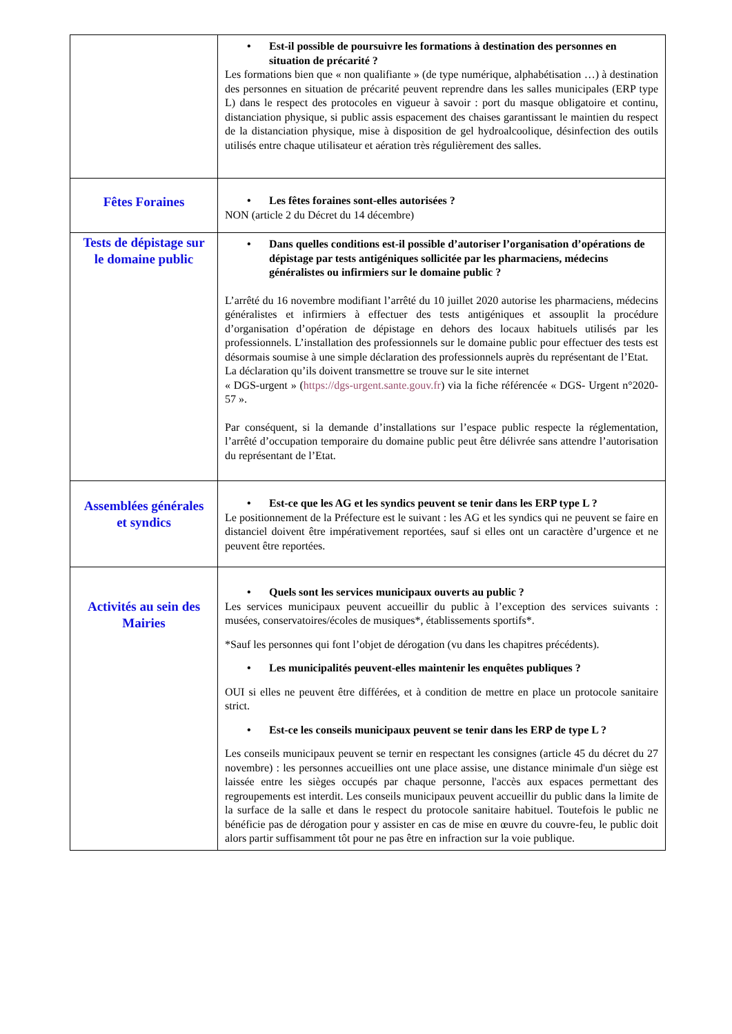| | • Est-il possible de poursuivre les formations à destination des personnes en situation de précarité ? Les formations bien que « non qualifiante » (de type numérique, alphabétisation …) à destination des personnes en situation de précarité peuvent reprendre dans les salles municipales (ERP type L) dans le respect des protocoles en vigueur à savoir : port du masque obligatoire et continu, distanciation physique, si public assis espacement des chaises garantissant le maintien du respect de la distanciation physique, mise à disposition de gel hydroalcoolique, désinfection des outils utilisés entre chaque utilisateur et aération très régulièrement des salles. |
| Fêtes Foraines | • Les fêtes foraines sont-elles autorisées ? NON (article 2 du Décret du 14 décembre) |
| Tests de dépistage sur le domaine public | • Dans quelles conditions est-il possible d’autoriser l’organisation d’opérations de dépistage par tests antigéniques sollicitée par les pharmaciens, médecins généralistes ou infirmiers sur le domaine public ? L’arrêté du 16 novembre modifiant l’arrêté du 10 juillet 2020 autorise les pharmaciens, médecins généralistes et infirmiers à effectuer des tests antigéniques et assouplit la procédure d’organisation d’opération de dépistage en dehors des locaux habituels utilisés par les professionnels. L’installation des professionnels sur le domaine public pour effectuer des tests est désormais soumise à une simple déclaration des professionnels auprès du représentant de l’Etat. La déclaration qu’ils doivent transmettre se trouve sur le site internet « DGS-urgent » ( https://dgs-urgent.sante.gouv.fr ) via la fiche référencée « DGS- Urgent n°2020-57 ». Par conséquent, si la demande d’installations sur l’espace public respecte la réglementation, l’arrêté d’occupation temporaire du domaine public peut être délivrée sans attendre l’autorisation du représentant de l’Etat. |
| Assemblées générales et syndics | • Est-ce que les AG et les syndics peuvent se tenir dans les ERP type L ? Le positionnement de la Préfecture est le suivant : les AG et les syndics qui ne peuvent se faire en distanciel doivent être impérativement reportées, sauf si elles ont un caractère d’urgence et ne peuvent être reportées. |
| Activités au sein des Mairies | • Quels sont les services municipaux ouverts au public ? Les services municipaux peuvent accueillir du public à l’exception des services suivants : musées, conservatoires/écoles de musiques*, établissements sportifs*. *Sauf les personnes qui font l’objet de dérogation (vu dans les chapitres précédents). • Les municipalités peuvent-elles maintenir les enquêtes publiques ? OUI si elles ne peuvent être différées, et à condition de mettre en place un protocole sanitaire strict. • Est-ce les conseils municipaux peuvent se tenir dans les ERP de type L ? Les conseils municipaux peuvent se ternir en respectant les consignes (article 45 du décret du 27 novembre) : les personnes accueillies ont une place assise, une distance minimale d'un siège est laissée entre les sièges occupés par chaque personne, l'accès aux espaces permettant des regroupements est interdit. Les conseils municipaux peuvent accueillir du public dans la limite de la surface de la salle et dans le respect du protocole sanitaire habituel. Toutefois le public ne bénéficie pas de dérogation pour y assister en cas de mise en œuvre du couvre-feu, le public doit alors partir suffisamment tôt pour ne pas être en infraction sur la voie publique. |